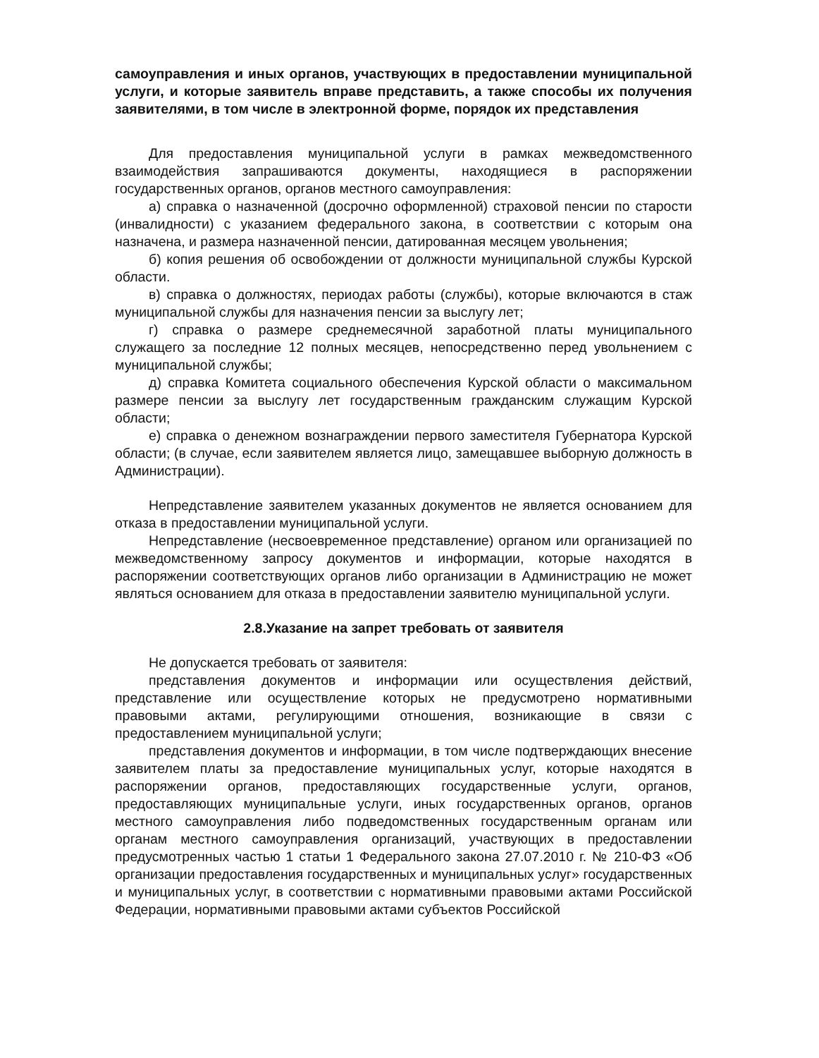самоуправления и иных органов, участвующих в предоставлении муниципальной услуги, и которые заявитель вправе представить, а также способы их получения заявителями, в том числе в электронной форме, порядок их представления
Для предоставления муниципальной услуги в рамках межведомственного взаимодействия запрашиваются документы, находящиеся в распоряжении государственных органов, органов местного самоуправления:
а) справка о назначенной (досрочно оформленной) страховой пенсии по старости (инвалидности) с указанием федерального закона, в соответствии с которым она назначена, и размера назначенной пенсии, датированная месяцем увольнения;
б) копия решения об освобождении от должности муниципальной службы Курской области.
в) справка о должностях, периодах работы (службы), которые включаются в стаж муниципальной службы для назначения пенсии за выслугу лет;
г) справка о размере среднемесячной заработной платы муниципального служащего за последние 12 полных месяцев, непосредственно перед увольнением с муниципальной службы;
д) справка Комитета социального обеспечения Курской области о максимальном размере пенсии за выслугу лет государственным гражданским служащим Курской области;
е) справка о денежном вознаграждении первого заместителя Губернатора Курской области; (в случае, если заявителем является лицо, замещавшее выборную должность в Администрации).
Непредставление заявителем указанных документов не является основанием для отказа в предоставлении муниципальной услуги.
Непредставление (несвоевременное представление) органом или организацией по межведомственному запросу документов и информации, которые находятся в распоряжении соответствующих органов либо организации в Администрацию не может являться основанием для отказа в предоставлении заявителю муниципальной услуги.
2.8.Указание на запрет требовать от заявителя
Не допускается требовать от заявителя:
представления документов и информации или осуществления действий, представление или осуществление которых не предусмотрено нормативными правовыми актами, регулирующими отношения, возникающие в связи с предоставлением муниципальной услуги;
представления документов и информации, в том числе подтверждающих внесение заявителем платы за предоставление муниципальных услуг, которые находятся в распоряжении органов, предоставляющих государственные услуги, органов, предоставляющих муниципальные услуги, иных государственных органов, органов местного самоуправления либо подведомственных государственным органам или органам местного самоуправления организаций, участвующих в предоставлении предусмотренных частью 1 статьи 1 Федерального закона 27.07.2010 г. № 210-ФЗ «Об организации предоставления государственных и муниципальных услуг» государственных и муниципальных услуг, в соответствии с нормативными правовыми актами Российской Федерации, нормативными правовыми актами субъектов Российской